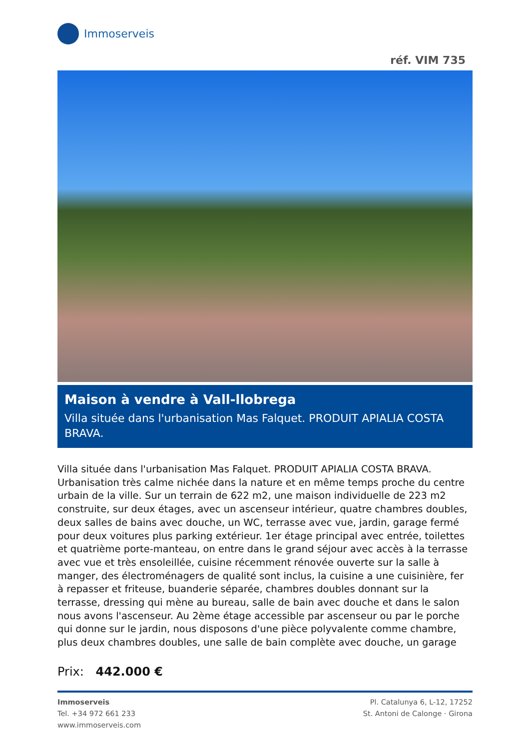Immoserveis
réf. VIM 735
Maison à vendre à Vall-llobrega
Villa située dans l'urbanisation Mas Falquet. PRODUIT APIALIA COSTA BRAVA.
Villa située dans l'urbanisation Mas Falquet. PRODUIT APIALIA COSTA BRAVA. Urbanisation très calme nichée dans la nature et en même temps proche du centre urbain de la ville. Sur un terrain de 622 m2, une maison individuelle de 223 m2 construite, sur deux étages, avec un ascenseur intérieur, quatre chambres doubles, deux salles de bains avec douche, un WC, terrasse avec vue, jardin, garage fermé pour deux voitures plus parking extérieur. 1er étage principal avec entrée, toilettes et quatrième porte-manteau, on entre dans le grand séjour avec accès à la terrasse avec vue et très ensoleillée, cuisine récemment rénovée ouverte sur la salle à manger, des électroménagers de qualité sont inclus, la cuisine a une cuisinière, fer à repasser et friteuse, buanderie séparée, chambres doubles donnant sur la terrasse, dressing qui mène au bureau, salle de bain avec douche et dans le salon nous avons l'ascenseur. Au 2ème étage accessible par ascenseur ou par le porche qui donne sur le jardin, nous disposons d'une pièce polyvalente comme chambre, plus deux chambres doubles, une salle de bain complète avec douche, un garage
Prix: 442.000 €
Immoserveis
Tel. +34 972 661 233
www.immoserveis.com
Pl. Catalunya 6, L-12, 17252
St. Antoni de Calonge · Girona